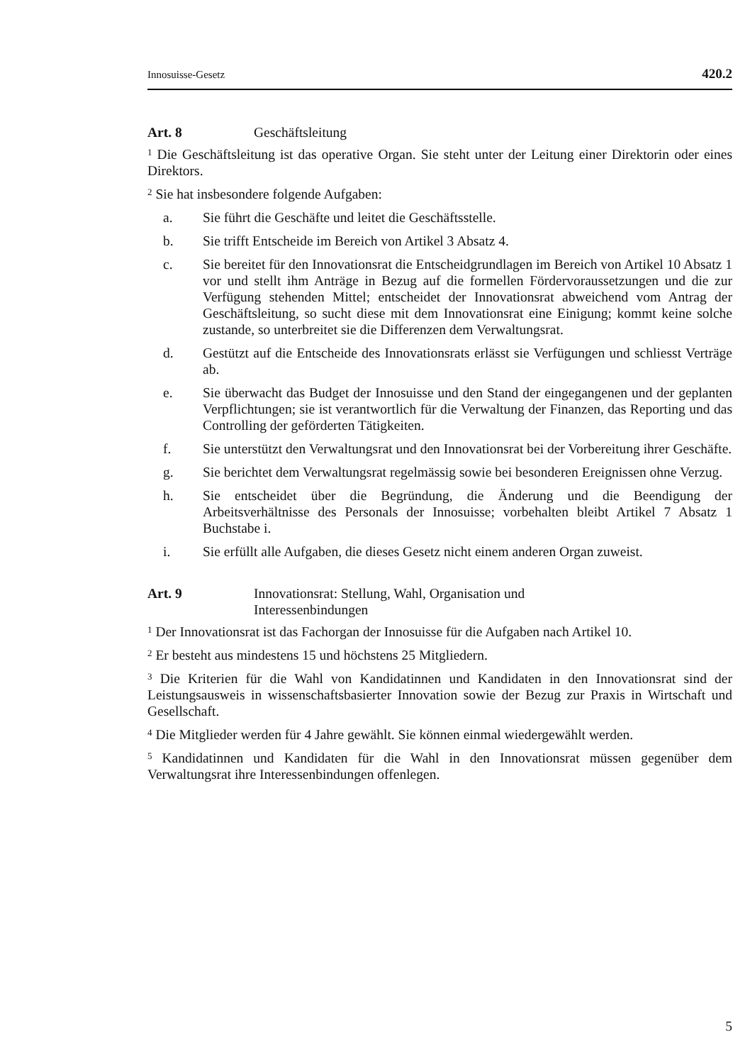Innosuisse-Gesetz 420.2
Art. 8 Geschäftsleitung
<sup>1</sup> Die Geschäftsleitung ist das operative Organ. Sie steht unter der Leitung einer Direktorin oder eines Direktors.
<sup>2</sup> Sie hat insbesondere folgende Aufgaben:
a. Sie führt die Geschäfte und leitet die Geschäftsstelle.
b. Sie trifft Entscheide im Bereich von Artikel 3 Absatz 4.
c. Sie bereitet für den Innovationsrat die Entscheidgrundlagen im Bereich von Artikel 10 Absatz 1 vor und stellt ihm Anträge in Bezug auf die formellen Fördervoraussetzungen und die zur Verfügung stehenden Mittel; entscheidet der Innovationsrat abweichend vom Antrag der Geschäftsleitung, so sucht diese mit dem Innovationsrat eine Einigung; kommt keine solche zustande, so unterbreitet sie die Differenzen dem Verwaltungsrat.
d. Gestützt auf die Entscheide des Innovationsrats erlässt sie Verfügungen und schliesst Verträge ab.
e. Sie überwacht das Budget der Innosuisse und den Stand der eingegangenen und der geplanten Verpflichtungen; sie ist verantwortlich für die Verwaltung der Finanzen, das Reporting und das Controlling der geförderten Tätigkeiten.
f. Sie unterstützt den Verwaltungsrat und den Innovationsrat bei der Vorbereitung ihrer Geschäfte.
g. Sie berichtet dem Verwaltungsrat regelmässig sowie bei besonderen Ereignissen ohne Verzug.
h. Sie entscheidet über die Begründung, die Änderung und die Beendigung der Arbeitsverhältnisse des Personals der Innosuisse; vorbehalten bleibt Artikel 7 Absatz 1 Buchstabe i.
i. Sie erfüllt alle Aufgaben, die dieses Gesetz nicht einem anderen Organ zuweist.
Art. 9 Innovationsrat: Stellung, Wahl, Organisation und
Interessenbindungen
<sup>1</sup> Der Innovationsrat ist das Fachorgan der Innosuisse für die Aufgaben nach Artikel 10.
<sup>2</sup> Er besteht aus mindestens 15 und höchstens 25 Mitgliedern.
<sup>3</sup> Die Kriterien für die Wahl von Kandidatinnen und Kandidaten in den Innovationsrat sind der Leistungsausweis in wissenschaftsbasierter Innovation sowie der Bezug zur Praxis in Wirtschaft und Gesellschaft.
<sup>4</sup> Die Mitglieder werden für 4 Jahre gewählt. Sie können einmal wiedergewählt werden.
<sup>5</sup> Kandidatinnen und Kandidaten für die Wahl in den Innovationsrat müssen gegenüber dem Verwaltungsrat ihre Interessenbindungen offenlegen.
5